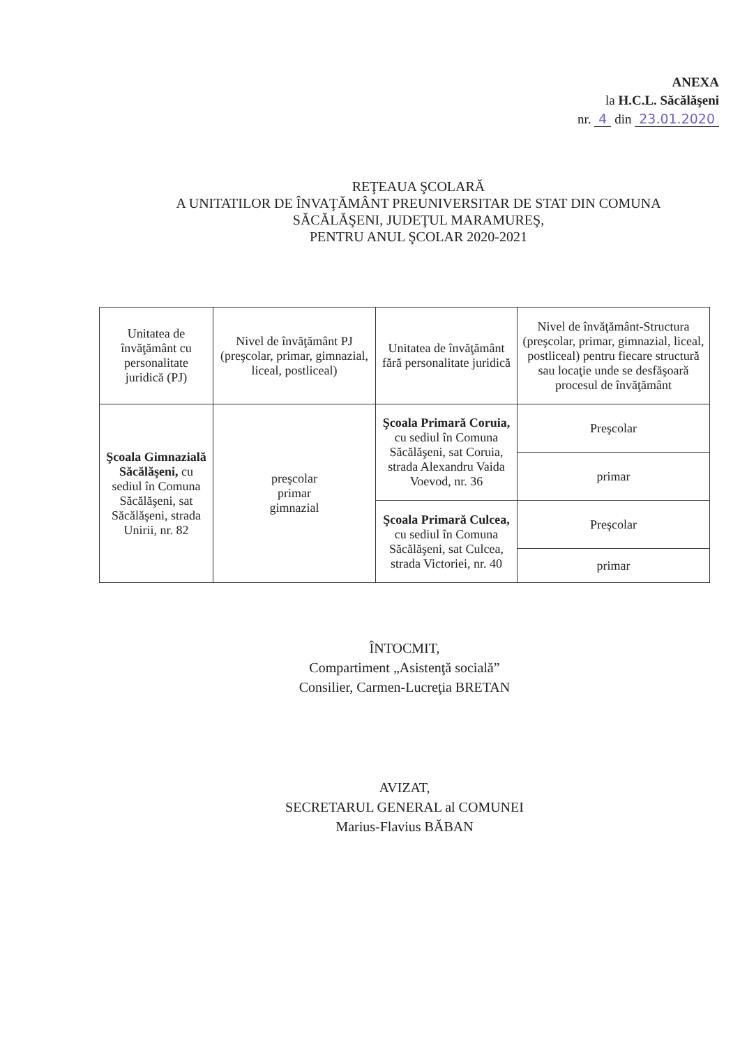ANEXA
la H.C.L. Săcălăşeni
nr. 4 din 23.01.2020
REŢEAUA ŞCOLARĂ
A UNITATILOR DE ÎNVAŢĂMÂNT PREUNIVERSITAR DE STAT DIN COMUNA SĂCĂLĂŞENI, JUDEŢUL MARAMUREŞ,
PENTRU ANUL ŞCOLAR 2020-2021
| Unitatea de învăţământ cu personalitate juridică (PJ) | Nivel de învăţământ PJ (preşcolar, primar, gimnazial, liceal, postliceal) | Unitatea de învăţământ fără personalitate juridică | Nivel de învăţământ-Structura (preşcolar, primar, gimnazial, liceal, postliceal) pentru fiecare structură sau locaţie unde se desfăşoară procesul de învăţământ |
| --- | --- | --- | --- |
| Şcoala Gimnazială Săcălăşeni, cu sediul în Comuna Săcălăşeni, sat Săcălăşeni, strada Unirii, nr. 82 | preşcolar primar gimnazial | Şcoala Primară Coruia, cu sediul în Comuna Săcălăşeni, sat Coruia, strada Alexandru Vaida Voevod, nr. 36 | Preşcolar |
| | | | primar |
| | | Şcoala Primară Culcea, cu sediul în Comuna Săcălăşeni, sat Culcea, strada Victoriei, nr. 40 | Preşcolar |
| | | | primar |
ÎNTOCMIT,
Compartiment „Asistenţă socială”
Consilier, Carmen-Lucreţia BRETAN
AVIZAT,
SECRETARUL GENERAL al COMUNEI
Marius-Flavius BĂBAN